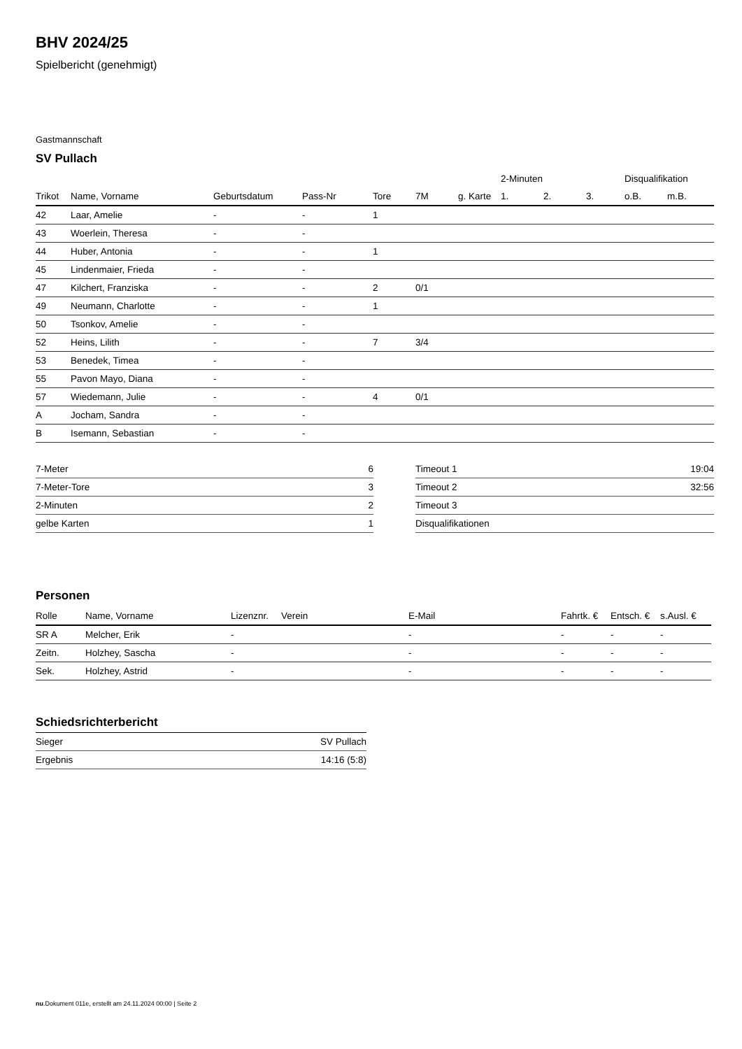BHV 2024/25
Spielbericht (genehmigt)
Gastmannschaft
SV Pullach
| | | | | | | | 2-Minuten | | | Disqualifikation | |
| --- | --- | --- | --- | --- | --- | --- | --- | --- | --- | --- | --- |
| Trikot | Name, Vorname | Geburtsdatum | Pass-Nr | Tore | 7M | g. Karte | 1. | 2. | 3. | o.B. | m.B. |
| 42 | Laar, Amelie | - | - | 1 | | | | | | | |
| 43 | Woerlein, Theresa | - | - | | | | | | | | |
| 44 | Huber, Antonia | - | - | 1 | | | | | | | |
| 45 | Lindenmaier, Frieda | - | - | | | | | | | | |
| 47 | Kilchert, Franziska | - | - | 2 | 0/1 | | | | | | |
| 49 | Neumann, Charlotte | - | - | 1 | | | | | | | |
| 50 | Tsonkov, Amelie | - | - | | | | | | | | |
| 52 | Heins, Lilith | - | - | 7 | 3/4 | | | | | | |
| 53 | Benedek, Timea | - | - | | | | | | | | |
| 55 | Pavon Mayo, Diana | - | - | | | | | | | | |
| 57 | Wiedemann, Julie | - | - | 4 | 0/1 | | | | | | |
| A | Jocham, Sandra | - | - | | | | | | | | |
| B | Isemann, Sebastian | - | - | | | | | | | | |
| 7-Meter | 6 |
| 7-Meter-Tore | 3 |
| 2-Minuten | 2 |
| gelbe Karten | 1 |
| Timeout 1 | 19:04 |
| Timeout 2 | 32:56 |
| Timeout 3 | |
| Disqualifikationen | |
Personen
| Rolle | Name, Vorname | Lizenznr. | Verein | E-Mail | Fahrtk. € | Entsch. € | s.Ausl. € |
| --- | --- | --- | --- | --- | --- | --- | --- |
| SR A | Melcher, Erik | - | | - | - | - | - |
| Zeitn. | Holzhey, Sascha | - | | - | - | - | - |
| Sek. | Holzhey, Astrid | - | | - | - | - | - |
Schiedsrichterbericht
| Sieger | SV Pullach |
| Ergebnis | 14:16 (5:8) |
nu.Dokument 011e, erstellt am 24.11.2024 00:00 | Seite 2